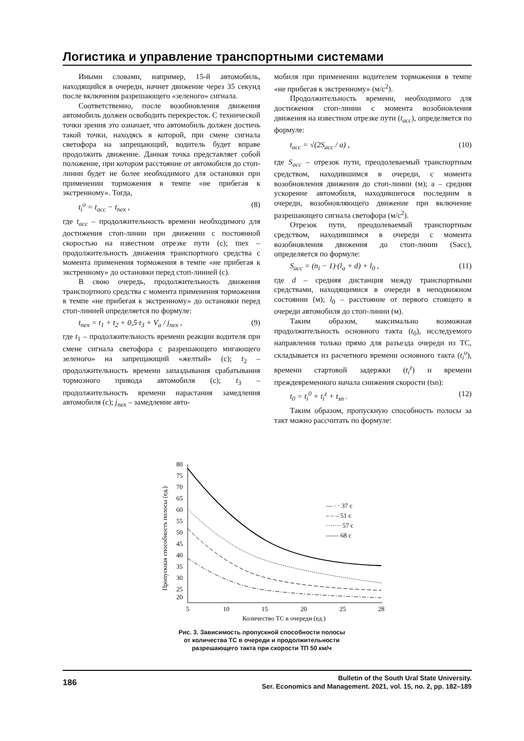Логистика и управление транспортными системами
Иными словами, например, 15-й автомобиль, находящийся в очереди, начнет движение через 35 секунд после включения разрешающего «зеленого» сигнала.
Соответственно, после возобновления движения автомобиль должен освободить перекресток. С технической точки зрения это означает, что автомобиль должен достичь такой точки, находясь в которой, при смене сигнала светофора на запрещающий, водитель будет вправе продолжить движение. Данная точка представляет собой положение, при котором расстояние от автомобиля до стоп-линии будет не более необходимого для остановки при применении торможения в темпе «не прибегая к экстренному». Тогда,
t<sub>i</sub><sup>o</sup> = t<sub>acc</sub> − t<sub>nex</sub> , (8)
где t<sub>acc</sub> – продолжительность времени необходимого для достижения стоп-линии при движении с постоянной скоростью на известном отрезке пути (с); tnex – продолжительность движения транспортного средства с момента применения торможения в темпе «не прибегая к экстренному» до остановки перед стоп-линией (с).
В свою очередь, продолжительность движения транспортного средства с момента применения торможения в темпе «не прибегая к экстренному» до остановки перед стоп-линией определяется по формуле:
t<sub>nex</sub> = t<sub>1</sub> + t<sub>2</sub> + 0,5·t<sub>3</sub> + V<sub>a</sub> / j<sub>nex</sub> , (9)
где t<sub>1</sub> – продолжительность времени реакции водителя при смене сигнала светофора с разрешающего мигающего зеленого» на запрещающий «желтый» (с); t<sub>2</sub> – продолжительность времени запаздывания срабатывания тормозного привода автомобиля (с); t<sub>3</sub> – продолжительность времени нарастания замедления автомобиля (с); j<sub>nex</sub> – замедление авто-
мобиля при применении водителем торможения в темпе «не прибегая к экстренному» (м/с<sup>2</sup>).
Продолжительность времени, необходимого для достижения стоп-линии с момента возобновления движения на известном отрезке пути (t<sub>acc</sub>), определяется по формуле:
t<sub>acc</sub> = √(2S<sub>acc</sub> / a) , (10)
где S<sub>acc</sub> – отрезок пути, преодолеваемый транспортным средством, находившимся в очереди, с момента возобновления движения до стоп-линии (м); а – средняя ускорение автомобиля, находившегося последним в очереди, возобновляющего движение при включение разрешающего сигнала светофора (м/с<sup>2</sup>).
Отрезок пути, преодолеваемый транспортным средством, находившимся в очереди с момента возобновления движения до стоп-линии (Sacc), определяется по формуле:
S<sub>acc</sub> = (n<sub>i</sub> − 1)·(l<sub>a</sub> + d) + l<sub>0</sub> , (11)
где d – средняя дистанция между транспортными средствами, находящимися в очереди в неподвижном состоянии (м); l<sub>0</sub> – расстояние от первого стоящего в очереди автомобиля до стоп-линии (м).
Таким образом, максимально возможная продолжительность основного такта (t<sub>0</sub>), исследуемого направления только прямо для разъезда очереди из ТС, складывается из расчетного времени основного такта (t<sub>i</sub><sup>o</sup>), времени стартовой задержки (t<sub>i</sub><sup>z</sup>) и времени преждевременного начала снижения скорости (tsn):
t<sub>0</sub> = t<sub>i</sub><sup>0</sup> + t<sub>i</sub><sup>z</sup> + t<sub>sn</sub> . (12)
Таким образом, пропускную способность полосы за такт можно рассчитать по формуле:
80
75
70
65
60
55
50
45
40
35
30
25
20
5
10
15
20
25
28
Количество ТС в очереди (ед.)
Пропускная способность полосы (ед.)
— · · 37 с
– – – 51 с
······· 57 с
—— 68 с
Рис. 3. Зависимость пропускной способности полосы
от количества ТС в очереди и продолжительности
разрешающего такта при скорости ТП 50 км/ч
186
Bulletin of the South Ural State University.
Ser. Economics and Management. 2021, vol. 15, no. 2, pp. 182–189